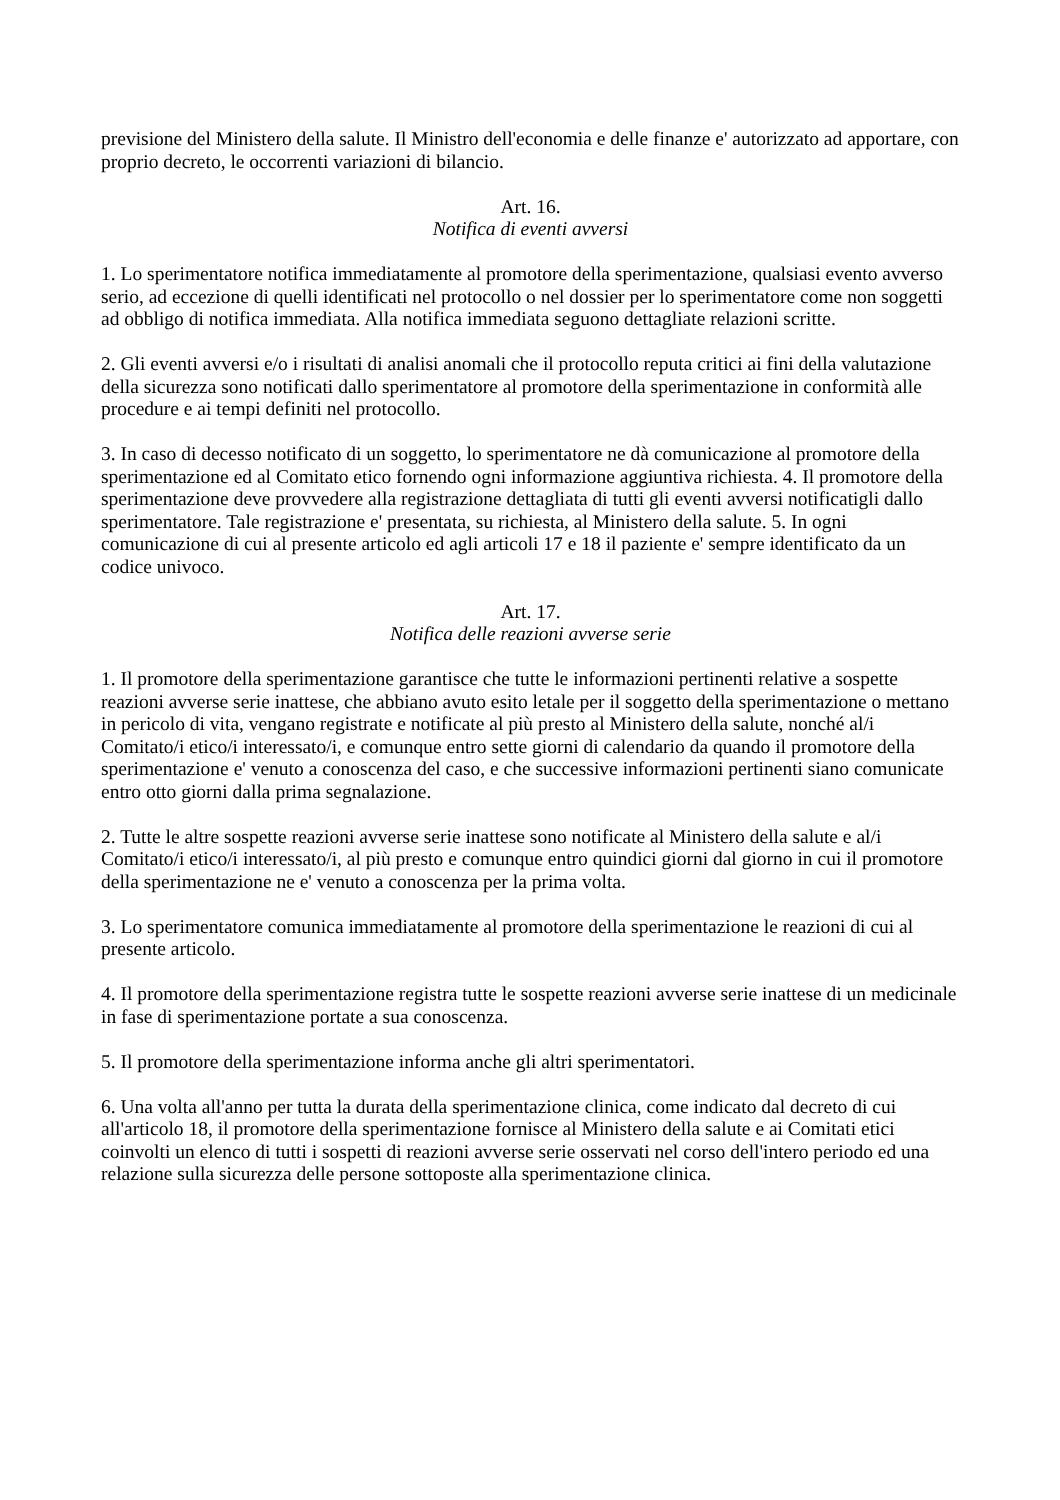previsione del Ministero della salute. Il Ministro dell'economia e delle finanze e' autorizzato ad apportare, con proprio decreto, le occorrenti variazioni di bilancio.
Art. 16.
Notifica di eventi avversi
1. Lo sperimentatore notifica immediatamente al promotore della sperimentazione, qualsiasi evento avverso serio, ad eccezione di quelli identificati nel protocollo o nel dossier per lo sperimentatore come non soggetti ad obbligo di notifica immediata. Alla notifica immediata seguono dettagliate relazioni scritte.
2. Gli eventi avversi e/o i risultati di analisi anomali che il protocollo reputa critici ai fini della valutazione della sicurezza sono notificati dallo sperimentatore al promotore della sperimentazione in conformità alle procedure e ai tempi definiti nel protocollo.
3. In caso di decesso notificato di un soggetto, lo sperimentatore ne dà comunicazione al promotore della sperimentazione ed al Comitato etico fornendo ogni informazione aggiuntiva richiesta. 4. Il promotore della sperimentazione deve provvedere alla registrazione dettagliata di tutti gli eventi avversi notificatigli dallo sperimentatore. Tale registrazione e' presentata, su richiesta, al Ministero della salute. 5. In ogni comunicazione di cui al presente articolo ed agli articoli 17 e 18 il paziente e' sempre identificato da un codice univoco.
Art. 17.
Notifica delle reazioni avverse serie
1. Il promotore della sperimentazione garantisce che tutte le informazioni pertinenti relative a sospette reazioni avverse serie inattese, che abbiano avuto esito letale per il soggetto della sperimentazione o mettano in pericolo di vita, vengano registrate e notificate al più presto al Ministero della salute, nonché al/i Comitato/i etico/i interessato/i, e comunque entro sette giorni di calendario da quando il promotore della sperimentazione e' venuto a conoscenza del caso, e che successive informazioni pertinenti siano comunicate entro otto giorni dalla prima segnalazione.
2. Tutte le altre sospette reazioni avverse serie inattese sono notificate al Ministero della salute e al/i Comitato/i etico/i interessato/i, al più presto e comunque entro quindici giorni dal giorno in cui il promotore della sperimentazione ne e' venuto a conoscenza per la prima volta.
3. Lo sperimentatore comunica immediatamente al promotore della sperimentazione le reazioni di cui al presente articolo.
4. Il promotore della sperimentazione registra tutte le sospette reazioni avverse serie inattese di un medicinale in fase di sperimentazione portate a sua conoscenza.
5. Il promotore della sperimentazione informa anche gli altri sperimentatori.
6. Una volta all'anno per tutta la durata della sperimentazione clinica, come indicato dal decreto di cui all'articolo 18, il promotore della sperimentazione fornisce al Ministero della salute e ai Comitati etici coinvolti un elenco di tutti i sospetti di reazioni avverse serie osservati nel corso dell'intero periodo ed una relazione sulla sicurezza delle persone sottoposte alla sperimentazione clinica.